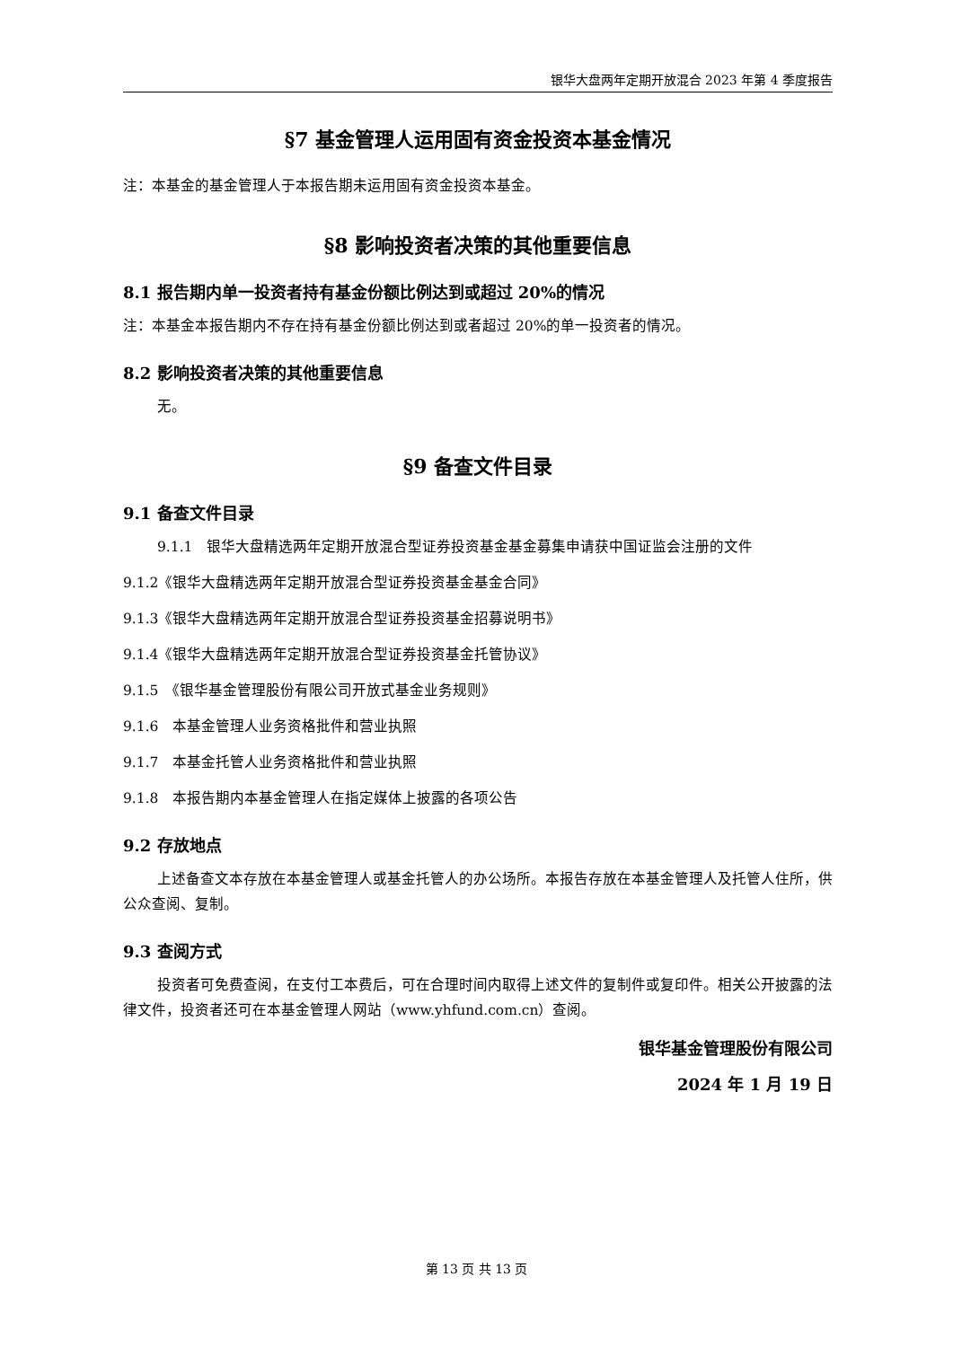银华大盘两年定期开放混合 2023 年第 4 季度报告
§7 基金管理人运用固有资金投资本基金情况
注：本基金的基金管理人于本报告期未运用固有资金投资本基金。
§8 影响投资者决策的其他重要信息
8.1 报告期内单一投资者持有基金份额比例达到或超过 20%的情况
注：本基金本报告期内不存在持有基金份额比例达到或者超过 20%的单一投资者的情况。
8.2 影响投资者决策的其他重要信息
无。
§9 备查文件目录
9.1 备查文件目录
9.1.1　银华大盘精选两年定期开放混合型证券投资基金基金募集申请获中国证监会注册的文件
9.1.2《银华大盘精选两年定期开放混合型证券投资基金基金合同》
9.1.3《银华大盘精选两年定期开放混合型证券投资基金招募说明书》
9.1.4《银华大盘精选两年定期开放混合型证券投资基金托管协议》
9.1.5　《银华基金管理股份有限公司开放式基金业务规则》
9.1.6　本基金管理人业务资格批件和营业执照
9.1.7　本基金托管人业务资格批件和营业执照
9.1.8　本报告期内本基金管理人在指定媒体上披露的各项公告
9.2 存放地点
上述备查文本存放在本基金管理人或基金托管人的办公场所。本报告存放在本基金管理人及托管人住所，供公众查阅、复制。
9.3 查阅方式
投资者可免费查阅，在支付工本费后，可在合理时间内取得上述文件的复制件或复印件。相关公开披露的法律文件，投资者还可在本基金管理人网站（www.yhfund.com.cn）查阅。
银华基金管理股份有限公司
2024 年 1 月 19 日
第 13 页 共 13 页